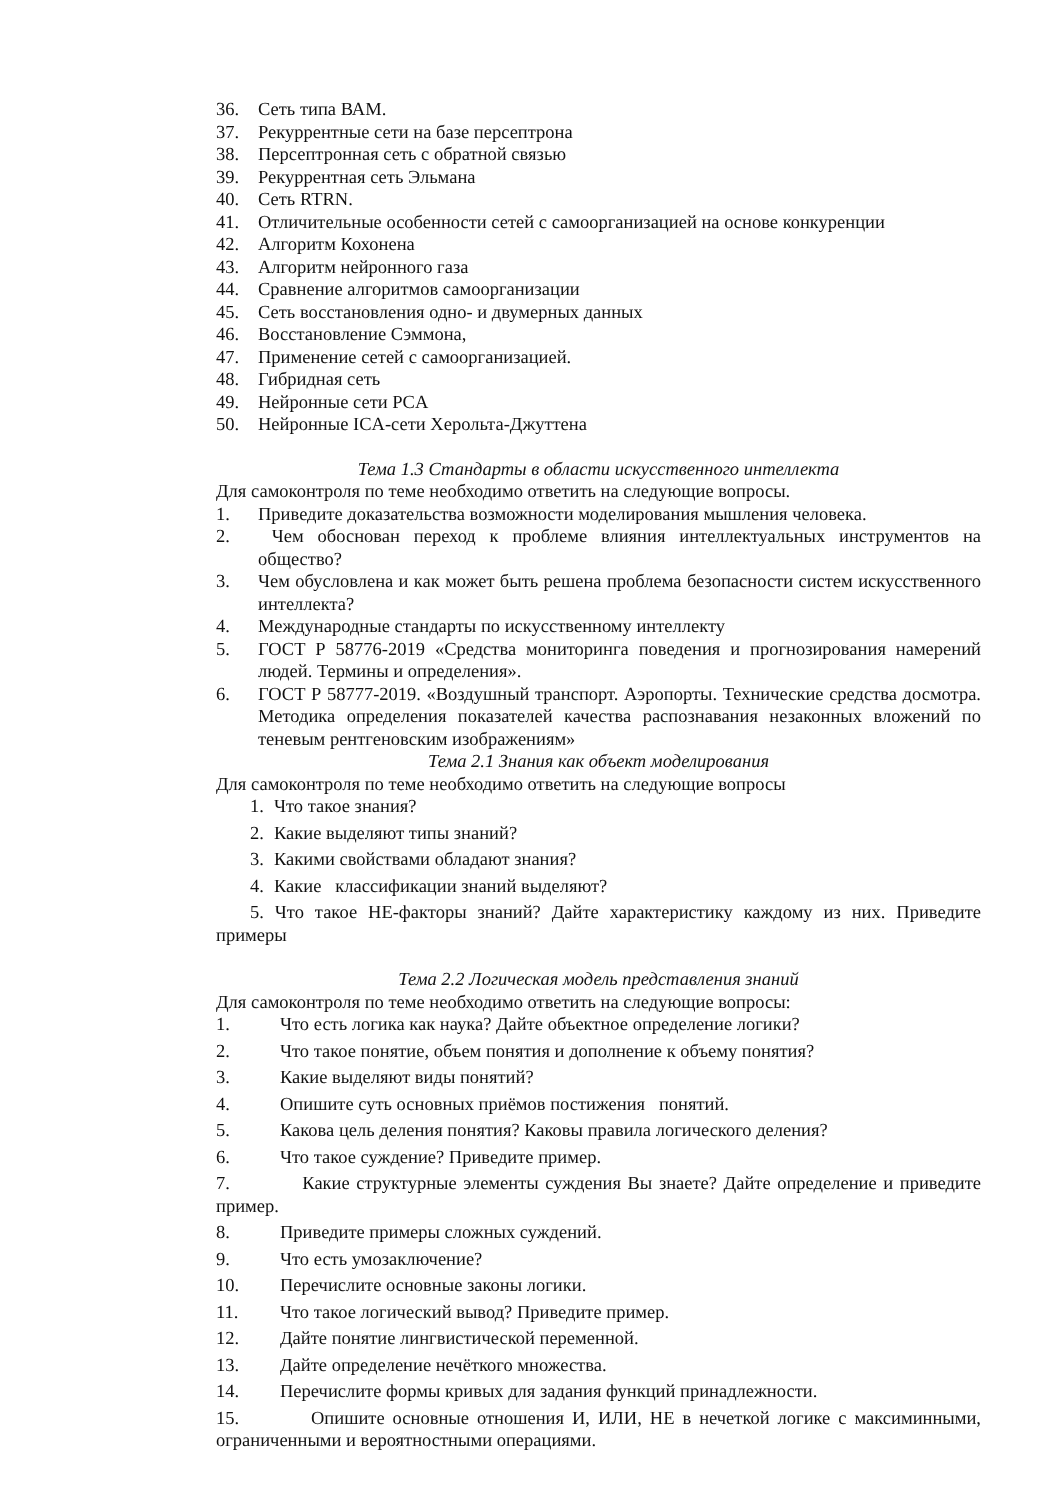36. Сеть типа ВАМ.
37. Рекуррентные сети на базе персептрона
38. Персептронная сеть с обратной связью
39. Рекуррентная сеть Эльмана
40. Сеть RTRN.
41. Отличительные особенности сетей с самоорганизацией на основе конкуренции
42. Алгоритм Кохонена
43. Алгоритм нейронного газа
44. Сравнение алгоритмов самоорганизации
45. Сеть восстановления одно- и двумерных данных
46. Восстановление Сэммона,
47. Применение сетей с самоорганизацией.
48. Гибридная сеть
49. Нейронные сети PCA
50. Нейронные ICA-сети Херольта-Джуттена
Тема 1.3 Стандарты в области искусственного интеллекта
Для самоконтроля по теме необходимо ответить на следующие вопросы.
1. Приведите доказательства возможности моделирования мышления человека.
2. Чем обоснован переход к проблеме влияния интеллектуальных инструментов на общество?
3. Чем обусловлена и как может быть решена проблема безопасности систем искусственного интеллекта?
4. Международные стандарты по искусственному интеллекту
5. ГОСТ Р 58776-2019 «Средства мониторинга поведения и прогнозирования намерений людей. Термины и определения».
6. ГОСТ Р 58777-2019. «Воздушный транспорт. Аэропорты. Технические средства досмотра. Методика определения показателей качества распознавания незаконных вложений по теневым рентгеновским изображениям»
Тема 2.1 Знания как объект моделирования
Для самоконтроля по теме необходимо ответить на следующие вопросы
1. Что такое знания?
2. Какие выделяют типы знаний?
3. Какими свойствами обладают знания?
4. Какие классификации знаний выделяют?
5. Что такое НЕ-факторы знаний? Дайте характеристику каждому из них. Приведите примеры
Тема 2.2 Логическая модель представления знаний
Для самоконтроля по теме необходимо ответить на следующие вопросы:
1. Что есть логика как наука? Дайте объектное определение логики?
2. Что такое понятие, объем понятия и дополнение к объему понятия?
3. Какие выделяют виды понятий?
4. Опишите суть основных приёмов постижения понятий.
5. Какова цель деления понятия? Каковы правила логического деления?
6. Что такое суждение? Приведите пример.
7. Какие структурные элементы суждения Вы знаете? Дайте определение и приведите пример.
8. Приведите примеры сложных суждений.
9. Что есть умозаключение?
10. Перечислите основные законы логики.
11. Что такое логический вывод? Приведите пример.
12. Дайте понятие лингвистической переменной.
13. Дайте определение нечёткого множества.
14. Перечислите формы кривых для задания функций принадлежности.
15. Опишите основные отношения И, ИЛИ, НЕ в нечеткой логике с максиминными, ограниченными и вероятностными операциями.